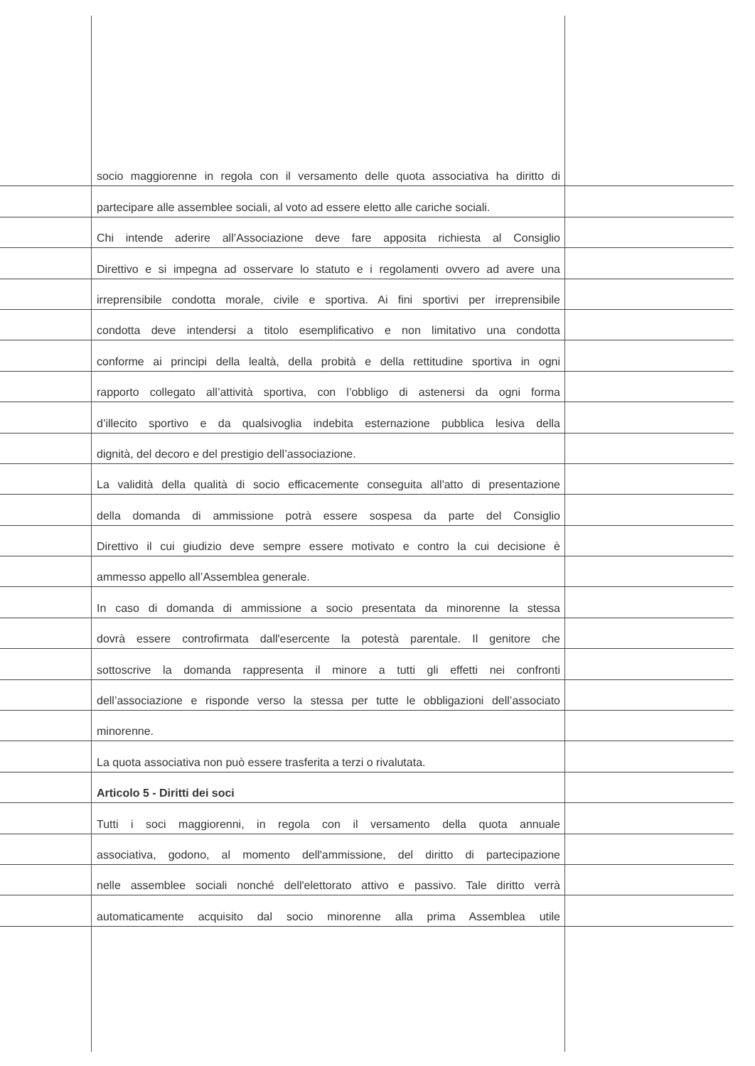socio maggiorenne in regola con il versamento delle quota associativa ha diritto di
partecipare alle assemblee sociali, al voto ad essere eletto alle cariche sociali.
Chi intende aderire all’Associazione deve fare apposita richiesta al Consiglio
Direttivo e si impegna ad osservare lo statuto e i regolamenti ovvero ad avere una
irreprensibile condotta morale, civile e sportiva. Ai fini sportivi per irreprensibile
condotta deve intendersi a titolo esemplificativo e non limitativo una condotta
conforme ai principi della lealtà, della probità e della rettitudine sportiva in ogni
rapporto collegato all’attività sportiva, con l’obbligo di astenersi da ogni forma
d’illecito sportivo e da qualsivoglia indebita esternazione pubblica lesiva della
dignità, del decoro e del prestigio dell’associazione.
La validità della qualità di socio efficacemente conseguita all'atto di presentazione
della domanda di ammissione potrà essere sospesa da parte del Consiglio
Direttivo il cui giudizio deve sempre essere motivato e contro la cui decisione è
ammesso appello all’Assemblea generale.
In caso di domanda di ammissione a socio presentata da minorenne la stessa
dovrà essere controfirmata dall'esercente la potestà parentale. Il genitore che
sottoscrive la domanda rappresenta il minore a tutti gli effetti nei confronti
dell’associazione e risponde verso la stessa per tutte le obbligazioni dell’associato
minorenne.
La quota associativa non può essere trasferita a terzi o rivalutata.
Articolo 5 - Diritti dei soci
Tutti i soci maggiorenni, in regola con il versamento della quota annuale
associativa, godono, al momento dell'ammissione, del diritto di partecipazione
nelle assemblee sociali nonché dell'elettorato attivo e passivo. Tale diritto verrà
automaticamente acquisito dal socio minorenne alla prima Assemblea utile